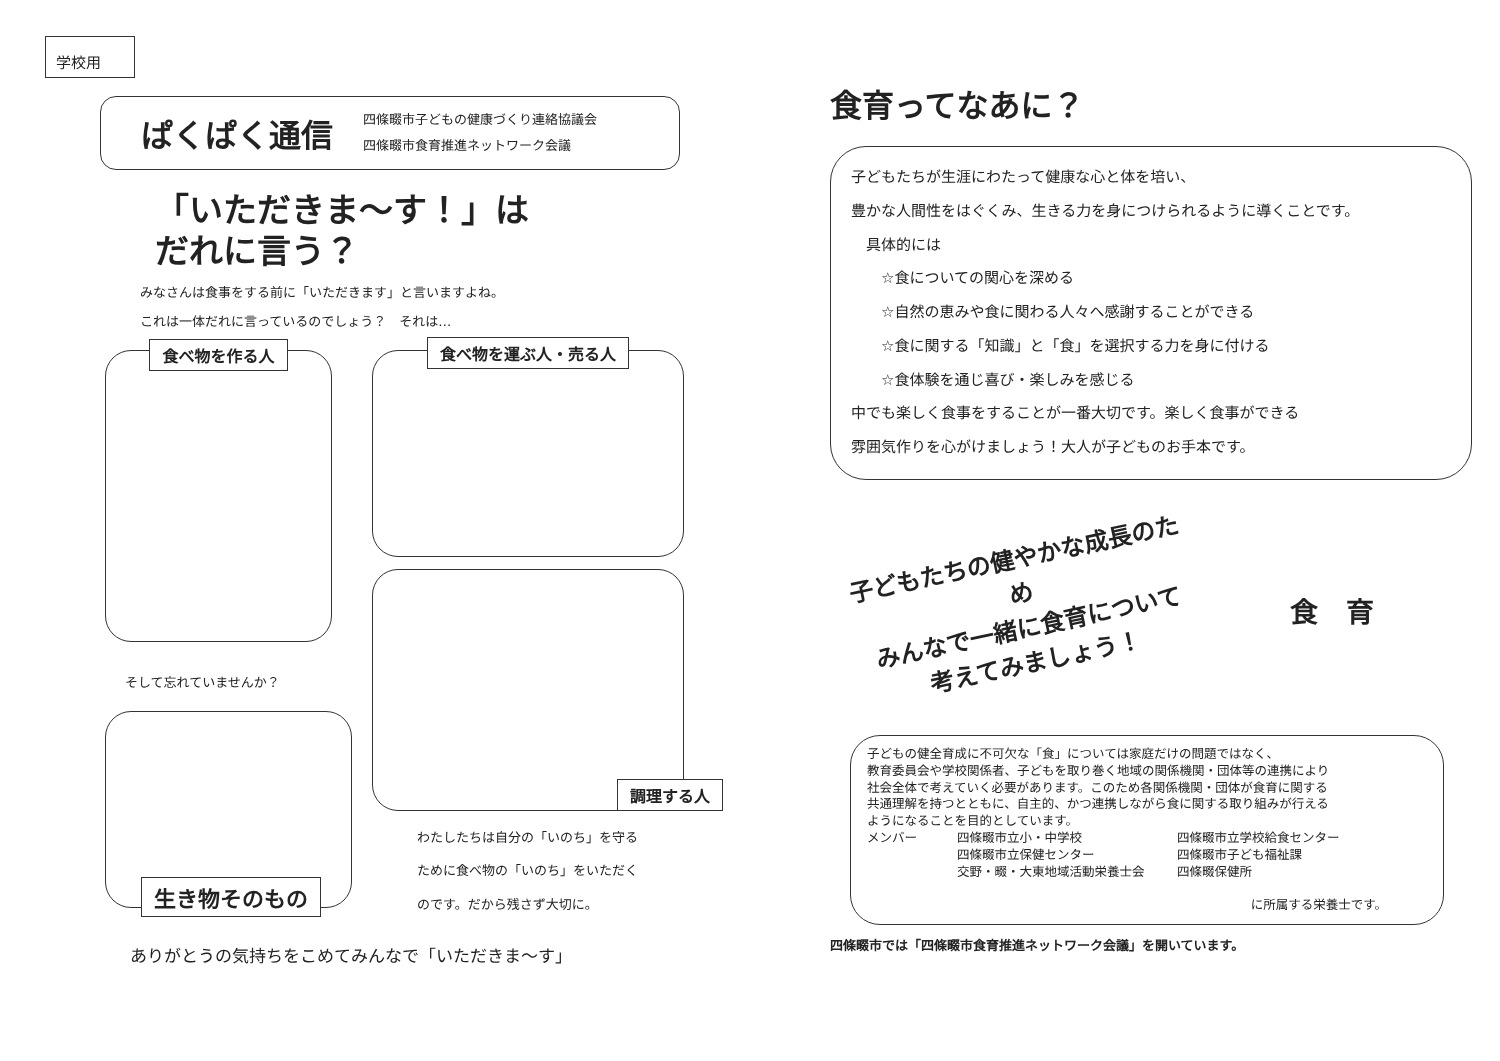学校用
ぱくぱく通信
四條畷市子どもの健康づくり連絡協議会
四條畷市食育推進ネットワーク会議
「いただきま〜す！」は
だれに言う？
みなさんは食事をする前に「いただきます」と言いますよね。
これは一体だれに言っているのでしょう？　それは…
食べ物を作る人
そして忘れていませんか？
生き物そのもの
食べ物を運ぶ人・売る人
調理する人
わたしたちは自分の「いのち」を守る
ために食べ物の「いのち」をいただく
のです。だから残さず大切に。
ありがとうの気持ちをこめてみんなで「いただきま〜す」
食育ってなあに？
子どもたちが生涯にわたって健康な心と体を培い、
豊かな人間性をはぐくみ、生きる力を身につけられるように導くことです。
　具体的には
　　☆食についての関心を深める
　　☆自然の恵みや食に関わる人々へ感謝することができる
　　☆食に関する「知識」と「食」を選択する力を身に付ける
　　☆食体験を通じ喜び・楽しみを感じる
中でも楽しく食事をすることが一番大切です。楽しく食事ができる
雰囲気作りを心がけましょう！大人が子どものお手本です。
子どもたちの健やかな成長のため
みんなで一緒に食育について
考えてみましょう！
食　育
子どもの健全育成に不可欠な「食」については家庭だけの問題ではなく、
教育委員会や学校関係者、子どもを取り巻く地域の関係機関・団体等の連携により
社会全体で考えていく必要があります。このため各関係機関・団体が食育に関する
共通理解を持つとともに、自主的、かつ連携しながら食に関する取り組みが行える
ようになることを目的としています。
メンバー 四條畷市立小・中学校
四條畷市立保健センター
交野・畷・大東地域活動栄養士会
四條畷市立学校給食センター
四條畷市子ども福祉課
四條畷保健所
に所属する栄養士です。
四條畷市では「四條畷市食育推進ネットワーク会議」を開いています。